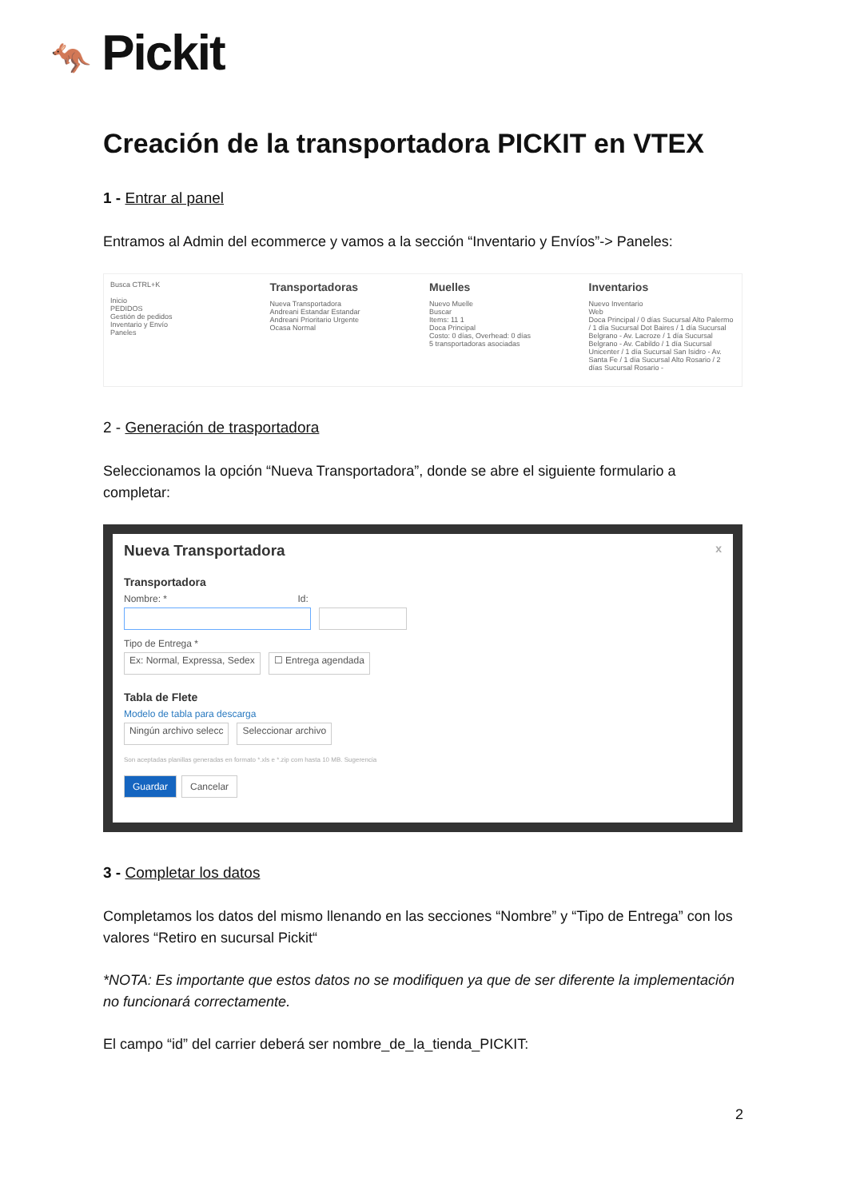🦘 Pickit
Creación de la transportadora PICKIT en VTEX
1 - Entrar al panel
Entramos al Admin del ecommerce y vamos a la sección “Inventario y Envíos”-> Paneles:
Busca CTRL+K
Inicio
PEDIDOS
Gestión de pedidos
Inventario y Envío
Paneles
Transportadoras
Nueva Transportadora
Andreani Estandar Estandar
Andreani Prioritario Urgente
Ocasa Normal
Muelles
Nuevo Muelle
Buscar
Items: 11 1
Doca Principal
Costo: 0 días, Overhead: 0 días
5 transportadoras asociadas
Inventarios
Nuevo Inventario
Web
Doca Principal / 0 días Sucursal Alto Palermo / 1 día Sucursal Dot Baires / 1 día Sucursal Belgrano - Av. Lacroze / 1 día Sucursal Belgrano - Av. Cabildo / 1 día Sucursal Unicenter / 1 día Sucursal San Isidro - Av. Santa Fe / 1 día Sucursal Alto Rosario / 2 días Sucursal Rosario -
2 - Generación de trasportadora
Seleccionamos la opción “Nueva Transportadora”, donde se abre el siguiente formulario a completar:
Nueva Transportadora x
Transportadora
Nombre: * Id:
Tipo de Entrega *
Ex: Normal, Expressa, Sedex ☐ Entrega agendada
Tabla de Flete
Modelo de tabla para descarga
Ningún archivo selecc Seleccionar archivo
Son aceptadas planillas generadas en formato *.xls e *.zip com hasta 10 MB. Sugerencia
Guardar Cancelar
3 - Completar los datos
Completamos los datos del mismo llenando en las secciones “Nombre” y “Tipo de Entrega” con los valores “Retiro en sucursal Pickit“
*NOTA: Es importante que estos datos no se modifiquen ya que de ser diferente la implementación no funcionará correctamente.
El campo “id” del carrier deberá ser nombre_de_la_tienda_PICKIT:
2